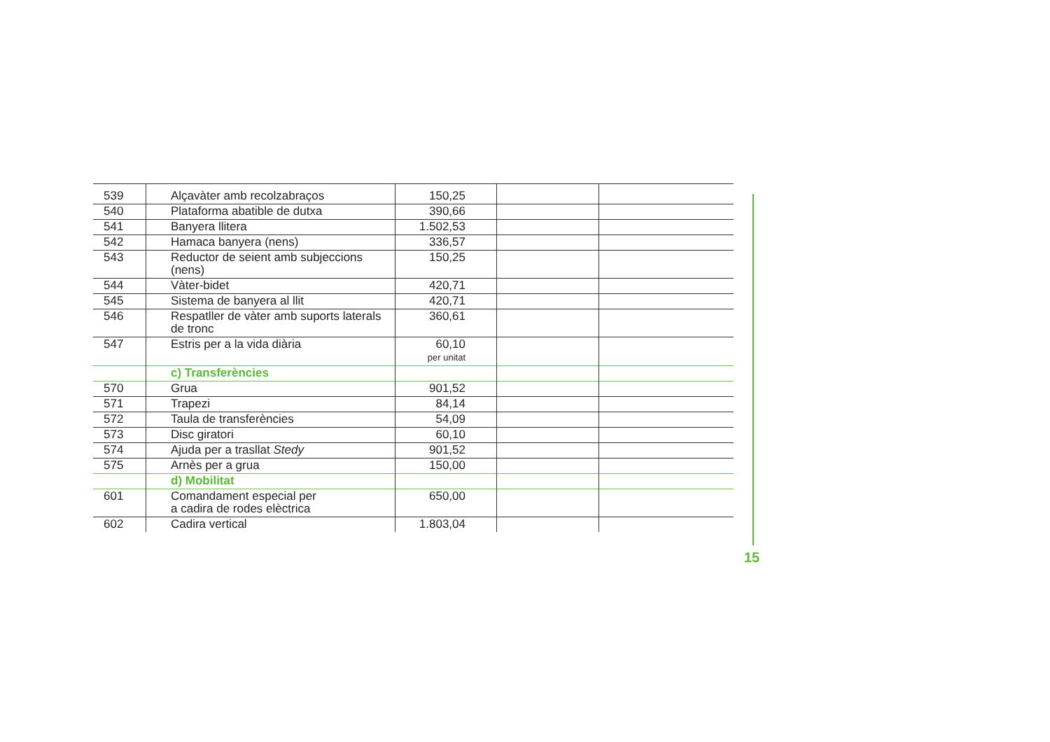| 539 | Alçavàter amb recolzabraços | 150,25 | | |
| 540 | Plataforma abatible de dutxa | 390,66 | | |
| 541 | Banyera llitera | 1.502,53 | | |
| 542 | Hamaca banyera (nens) | 336,57 | | |
| 543 | Reductor de seient amb subjeccions (nens) | 150,25 | | |
| 544 | Vàter-bidet | 420,71 | | |
| 545 | Sistema de banyera al llit | 420,71 | | |
| 546 | Respatller de vàter amb suports laterals de tronc | 360,61 | | |
| 547 | Estris per a la vida diària | 60,10 per unitat | | |
| | c) Transferències | | | |
| 570 | Grua | 901,52 | | |
| 571 | Trapezi | 84,14 | | |
| 572 | Taula de transferències | 54,09 | | |
| 573 | Disc giratori | 60,10 | | |
| 574 | Ajuda per a trasllat Stedy | 901,52 | | |
| 575 | Arnès per a grua | 150,00 | | |
| | d) Mobilitat | | | |
| 601 | Comandament especial per a cadira de rodes elèctrica | 650,00 | | |
| 602 | Cadira vertical | 1.803,04 | | |
15